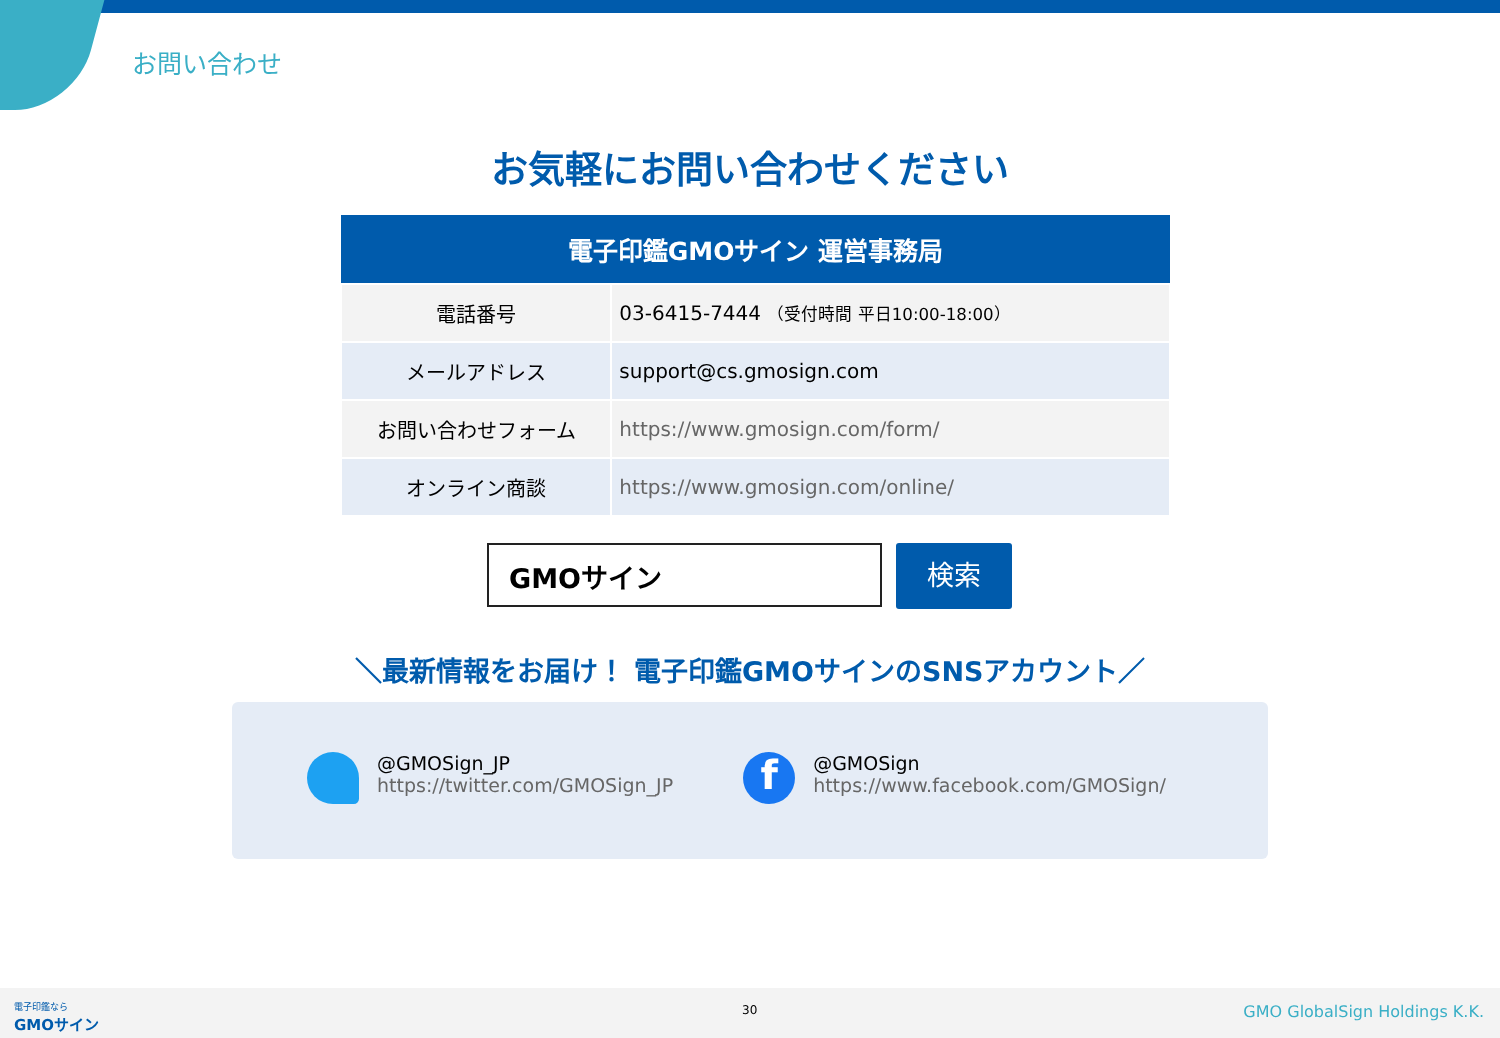お問い合わせ
お気軽にお問い合わせください
| 電子印鑑GMOサイン 運営事務局 | |
| --- | --- |
| 電話番号 | 03-6415-7444 （受付時間 平日10:00-18:00） |
| メールアドレス | support@cs.gmosign.com |
| お問い合わせフォーム | https://www.gmosign.com/form/ |
| オンライン商談 | https://www.gmosign.com/online/ |
GMOサイン 検索
＼最新情報をお届け！ 電子印鑑GMOサインのSNSアカウント／
@GMOSign_JP
https://twitter.com/GMOSign_JP
f
@GMOSign
https://www.facebook.com/GMOSign/
電子印鑑なら
GMOサイン
30 GMO GlobalSign Holdings K.K.